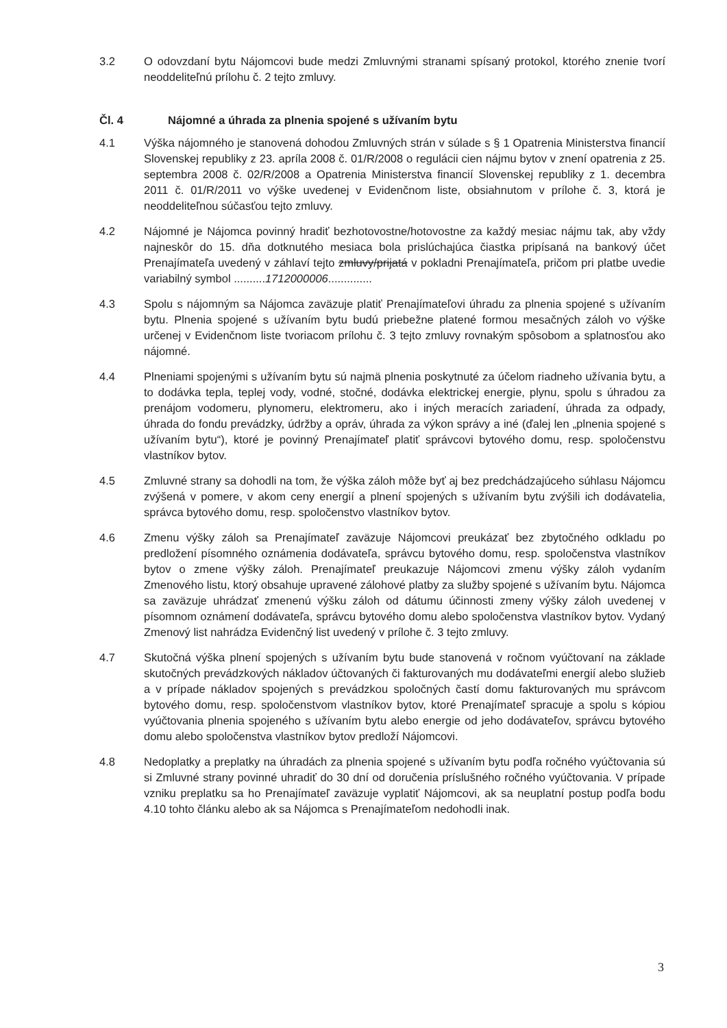3.2 O odovzdaní bytu Nájomcovi bude medzi Zmluvnými stranami spísaný protokol, ktorého znenie tvorí neoddeliteľnú prílohu č. 2 tejto zmluvy.
Čl. 4 Nájomné a úhrada za plnenia spojené s užívaním bytu
4.1 Výška nájomného je stanovená dohodou Zmluvných strán v súlade s § 1 Opatrenia Ministerstva financií Slovenskej republiky z 23. apríla 2008 č. 01/R/2008 o regulácii cien nájmu bytov v znení opatrenia z 25. septembra 2008 č. 02/R/2008 a Opatrenia Ministerstva financií Slovenskej republiky z 1. decembra 2011 č. 01/R/2011 vo výške uvedenej v Evidenčnom liste, obsiahnutom v prílohe č. 3, ktorá je neoddeliteľnou súčasťou tejto zmluvy.
4.2 Nájomné je Nájomca povinný hradiť bezhotovostne/hotovostne za každý mesiac nájmu tak, aby vždy najneskôr do 15. dňa dotknutého mesiaca bola prislúchajúca čiastka pripísaná na bankový účet Prenajímateľa uvedený v záhlaví tejto zmluvy/prijatá v pokladni Prenajímateľa, pričom pri platbe uvedie variabilný symbol ..........1712000006..............
4.3 Spolu s nájomným sa Nájomca zaväzuje platiť Prenajímateľovi úhradu za plnenia spojené s užívaním bytu. Plnenia spojené s užívaním bytu budú priebežne platené formou mesačných záloh vo výške určenej v Evidenčnom liste tvoriacom prílohu č. 3 tejto zmluvy rovnakým spôsobom a splatnosťou ako nájomné.
4.4 Plneniami spojenými s užívaním bytu sú najmä plnenia poskytnuté za účelom riadneho užívania bytu, a to dodávka tepla, teplej vody, vodné, stočné, dodávka elektrickej energie, plynu, spolu s úhradou za prenájom vodomeru, plynomeru, elektromeru, ako i iných meracích zariadení, úhrada za odpady, úhrada do fondu prevádzky, údržby a opráv, úhrada za výkon správy a iné (ďalej len „plnenia spojené s užívaním bytu“), ktoré je povinný Prenajímateľ platiť správcovi bytového domu, resp. spoločenstvu vlastníkov bytov.
4.5 Zmluvné strany sa dohodli na tom, že výška záloh môže byť aj bez predchádzajúceho súhlasu Nájomcu zvýšená v pomere, v akom ceny energií a plnení spojených s užívaním bytu zvýšili ich dodávatelia, správca bytového domu, resp. spoločenstvo vlastníkov bytov.
4.6 Zmenu výšky záloh sa Prenajímateľ zaväzuje Nájomcovi preukázať bez zbytočného odkladu po predložení písomného oznámenia dodávateľa, správcu bytového domu, resp. spoločenstva vlastníkov bytov o zmene výšky záloh. Prenajímateľ preukazuje Nájomcovi zmenu výšky záloh vydaním Zmenového listu, ktorý obsahuje upravené zálohové platby za služby spojené s užívaním bytu. Nájomca sa zaväzuje uhrádzať zmenenú výšku záloh od dátumu účinnosti zmeny výšky záloh uvedenej v písomnom oznámení dodávateľa, správcu bytového domu alebo spoločenstva vlastníkov bytov. Vydaný Zmenový list nahrádza Evidenčný list uvedený v prílohe č. 3 tejto zmluvy.
4.7 Skutočná výška plnení spojených s užívaním bytu bude stanovená v ročnom vyúčtovaní na základe skutočných prevádzkových nákladov účtovaných či fakturovaných mu dodávateľmi energií alebo služieb a v prípade nákladov spojených s prevádzkou spoločných častí domu fakturovaných mu správcom bytového domu, resp. spoločenstvom vlastníkov bytov, ktoré Prenajímateľ spracuje a spolu s kópiou vyúčtovania plnenia spojeného s užívaním bytu alebo energie od jeho dodávateľov, správcu bytového domu alebo spoločenstva vlastníkov bytov predloží Nájomcovi.
4.8 Nedoplatky a preplatky na úhradách za plnenia spojené s užívaním bytu podľa ročného vyúčtovania sú si Zmluvné strany povinné uhradiť do 30 dní od doručenia príslušného ročného vyúčtovania. V prípade vzniku preplatku sa ho Prenajímateľ zaväzuje vyplatiť Nájomcovi, ak sa neuplatní postup podľa bodu 4.10 tohto článku alebo ak sa Nájomca s Prenajímateľom nedohodli inak.
3